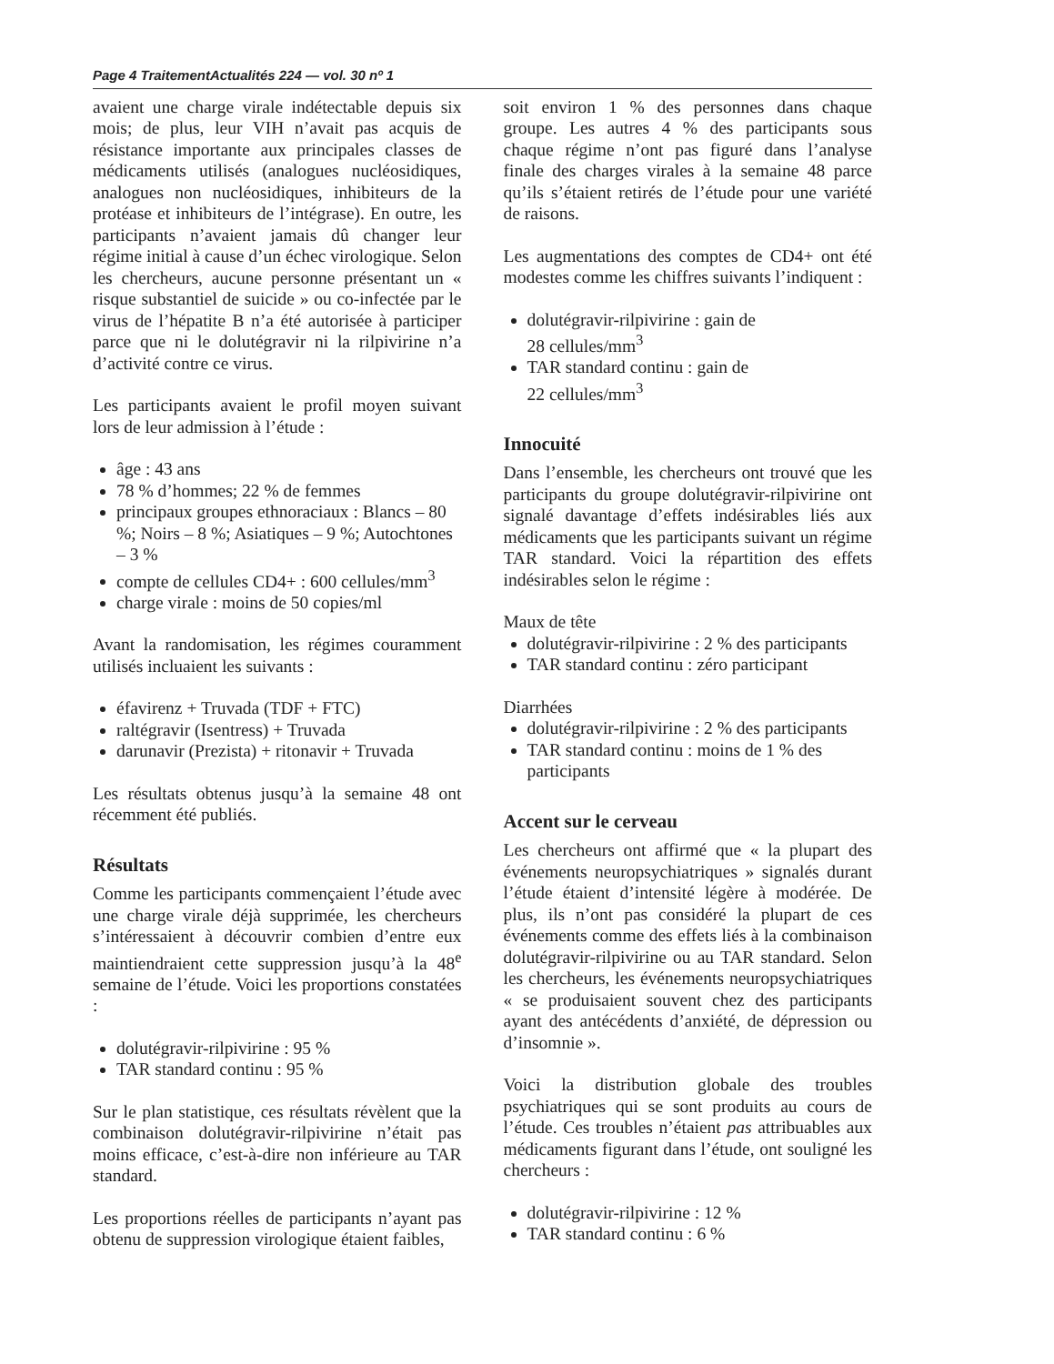Page 4 TraitementActualités 224 — vol. 30 nº 1
avaient une charge virale indétectable depuis six mois; de plus, leur VIH n’avait pas acquis de résistance importante aux principales classes de médicaments utilisés (analogues nucléosidiques, analogues non nucléosidiques, inhibiteurs de la protéase et inhibiteurs de l’intégrase). En outre, les participants n’avaient jamais dû changer leur régime initial à cause d’un échec virologique. Selon les chercheurs, aucune personne présentant un « risque substantiel de suicide » ou co-infectée par le virus de l’hépatite B n’a été autorisée à participer parce que ni le dolutégravir ni la rilpivirine n’a d’activité contre ce virus.
Les participants avaient le profil moyen suivant lors de leur admission à l’étude :
âge : 43 ans
78 % d’hommes; 22 % de femmes
principaux groupes ethnoraciaux : Blancs – 80 %; Noirs – 8 %; Asiatiques – 9 %; Autochtones – 3 %
compte de cellules CD4+ : 600 cellules/mm<sup>3</sup>
charge virale : moins de 50 copies/ml
Avant la randomisation, les régimes couramment utilisés incluaient les suivants :
éfavirenz + Truvada (TDF + FTC)
raltégravir (Isentress) + Truvada
darunavir (Prezista) + ritonavir + Truvada
Les résultats obtenus jusqu’à la semaine 48 ont récemment été publiés.
Résultats
Comme les participants commençaient l’étude avec une charge virale déjà supprimée, les chercheurs s’intéressaient à découvrir combien d’entre eux maintiendraient cette suppression jusqu’à la 48<sup>e</sup> semaine de l’étude. Voici les proportions constatées :
dolutégravir-rilpivirine : 95 %
TAR standard continu : 95 %
Sur le plan statistique, ces résultats révèlent que la combinaison dolutégravir-rilpivirine n’était pas moins efficace, c’est-à-dire non inférieure au TAR standard.
Les proportions réelles de participants n’ayant pas obtenu de suppression virologique étaient faibles,
soit environ 1 % des personnes dans chaque groupe. Les autres 4 % des participants sous chaque régime n’ont pas figuré dans l’analyse finale des charges virales à la semaine 48 parce qu’ils s’étaient retirés de l’étude pour une variété de raisons.
Les augmentations des comptes de CD4+ ont été modestes comme les chiffres suivants l’indiquent :
dolutégravir-rilpivirine : gain de
28 cellules/mm<sup>3</sup>
TAR standard continu : gain de
22 cellules/mm<sup>3</sup>
Innocuité
Dans l’ensemble, les chercheurs ont trouvé que les participants du groupe dolutégravir-rilpivirine ont signalé davantage d’effets indésirables liés aux médicaments que les participants suivant un régime TAR standard. Voici la répartition des effets indésirables selon le régime :
Maux de tête
dolutégravir-rilpivirine : 2 % des participants
TAR standard continu : zéro participant
Diarrhées
dolutégravir-rilpivirine : 2 % des participants
TAR standard continu : moins de 1 % des participants
Accent sur le cerveau
Les chercheurs ont affirmé que « la plupart des événements neuropsychiatriques » signalés durant l’étude étaient d’intensité légère à modérée. De plus, ils n’ont pas considéré la plupart de ces événements comme des effets liés à la combinaison dolutégravir-rilpivirine ou au TAR standard. Selon les chercheurs, les événements neuropsychiatriques « se produisaient souvent chez des participants ayant des antécédents d’anxiété, de dépression ou d’insomnie ».
Voici la distribution globale des troubles psychiatriques qui se sont produits au cours de l’étude. Ces troubles n’étaient pas attribuables aux médicaments figurant dans l’étude, ont souligné les chercheurs :
dolutégravir-rilpivirine : 12 %
TAR standard continu : 6 %